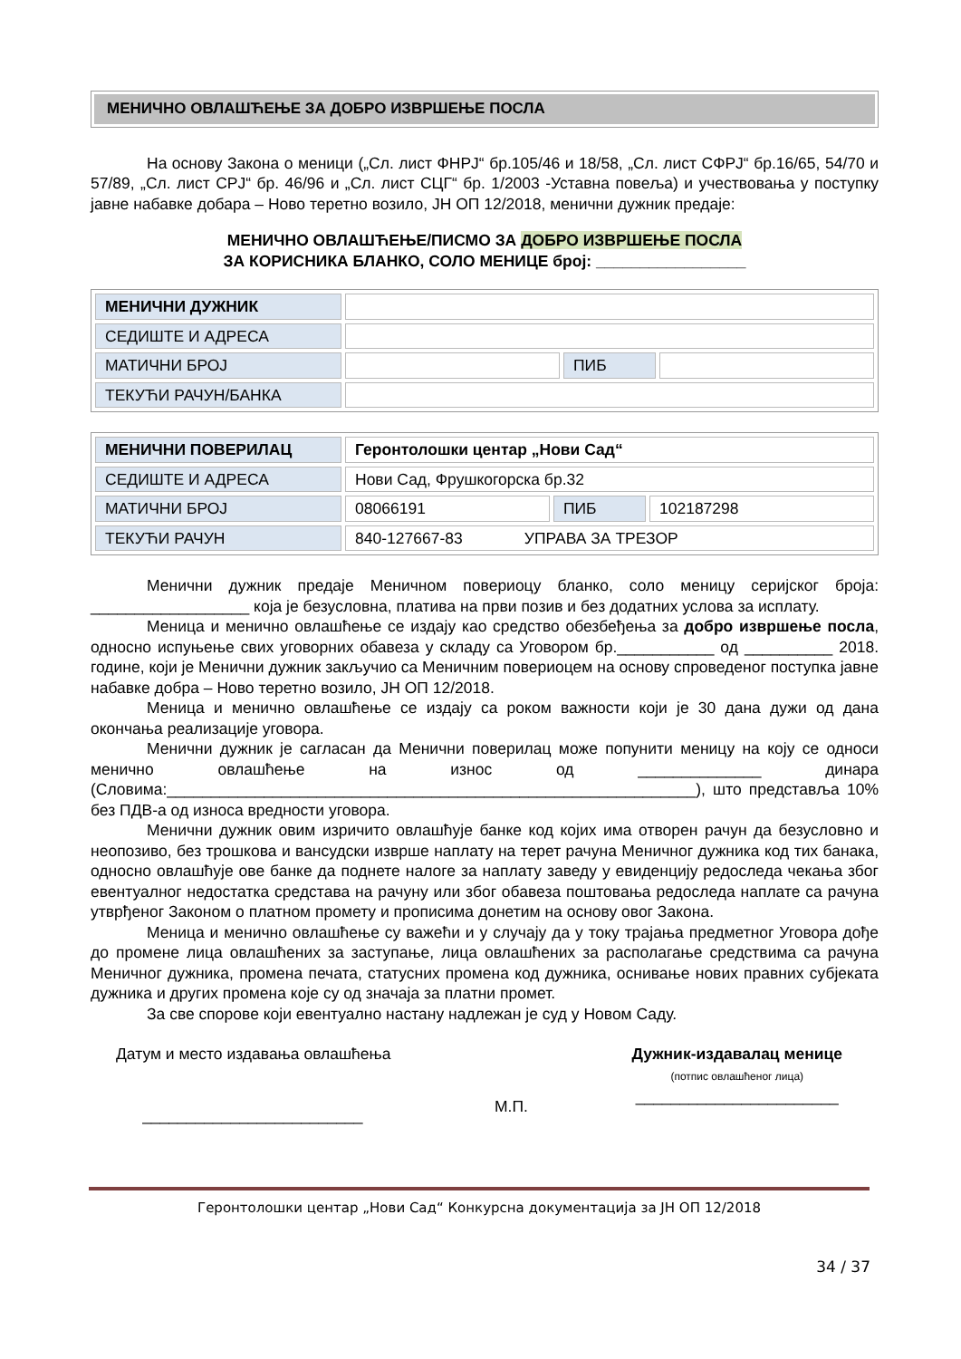МЕНИЧНО ОВЛАШЋЕЊЕ ЗА ДОБРО ИЗВРШЕЊЕ ПОСЛА
На основу Закона о меници („Сл. лист ФНРЈ“ бр.105/46 и 18/58, „Сл. лист СФРЈ“ бр.16/65, 54/70 и 57/89, „Сл. лист СРЈ“ бр. 46/96 и „Сл. лист СЦГ“ бр. 1/2003 -Уставна повеља) и учествовања у поступку јавне набавке добара – Ново теретно возило, ЈН ОП 12/2018, менични дужник предаје:
МЕНИЧНО ОВЛАШЋЕЊЕ/ПИСМО ЗА ДОБРО ИЗВРШЕЊЕ ПОСЛА
ЗА КОРИСНИКА БЛАНКО, СОЛО МЕНИЦЕ број: _________________
| МЕНИЧНИ ДУЖНИК | | | |
| СЕДИШТЕ И АДРЕСА | | | |
| МАТИЧНИ БРОЈ | | ПИБ | |
| ТЕКУЋИ РАЧУН/БАНКА | | | |
| МЕНИЧНИ ПОВЕРИЛАЦ | Геронтолошки центар „Нови Сад“ | | |
| СЕДИШТЕ И АДРЕСА | Нови Сад, Фрушкогорска бр.32 | | |
| МАТИЧНИ БРОЈ | 08066191 | ПИБ | 102187298 |
| ТЕКУЋИ РАЧУН | 840-127667-83 УПРАВА ЗА ТРЕЗОР | | |
Менични дужник предаје Меничном повериоцу бланко, соло меницу серијског броја: __________________ која је безусловна, платива на први позив и без додатних услова за исплату.
Меница и менично овлашћење се издају као средство обезбеђења за добро извршење посла, односно испуњење свих уговорних обавеза у складу са Уговором бр.___________ од __________ 2018. године, који је Менични дужник закључио са Меничним повериоцем на основу спроведеног поступка јавне набавке добра – Ново теретно возило, ЈН ОП 12/2018.
Меница и менично овлашћење се издају са роком важности који је 30 дана дужи од дана окончања реализације уговора.
Менични дужник је сагласан да Менични поверилац може попунити меницу на коју се односи менично овлашћење на износ од ______________ динара (Словима:____________________________________________________________), што представља 10% без ПДВ-а од износа вредности уговора.
Менични дужник овим изричито овлашћује банке код којих има отворен рачун да безусловно и неопозиво, без трошкова и вансудски изврше наплату на терет рачуна Меничног дужника код тих банака, односно овлашћује ове банке да поднете налоге за наплату заведу у евиденцију редоследа чекања због евентуалног недостатка средстава на рачуну или због обавеза поштовања редоследа наплате са рачуна утврђеног Законом о платном промету и прописима донетим на основу овог Закона.
Меница и менично овлашћење су важећи и у случају да у току трајања предметног Уговора дође до промене лица овлашћених за заступање, лица овлашћених за располагање средствима са рачуна Меничног дужника, промена печата, статусних промена код дужника, оснивање нових правних субјеката дужника и других промена које су од значаја за платни промет.
За све спорове који евентуално настану надлежан је суд у Новом Саду.
Датум и место издавања овлашћења
_________________________
М.П.
Дужник-издавалац менице
(потпис овлашћеног лица)
_______________________
Геронтолошки центар „Нови Сад“ Конкурсна документација за ЈН ОП 12/2018
34 / 37